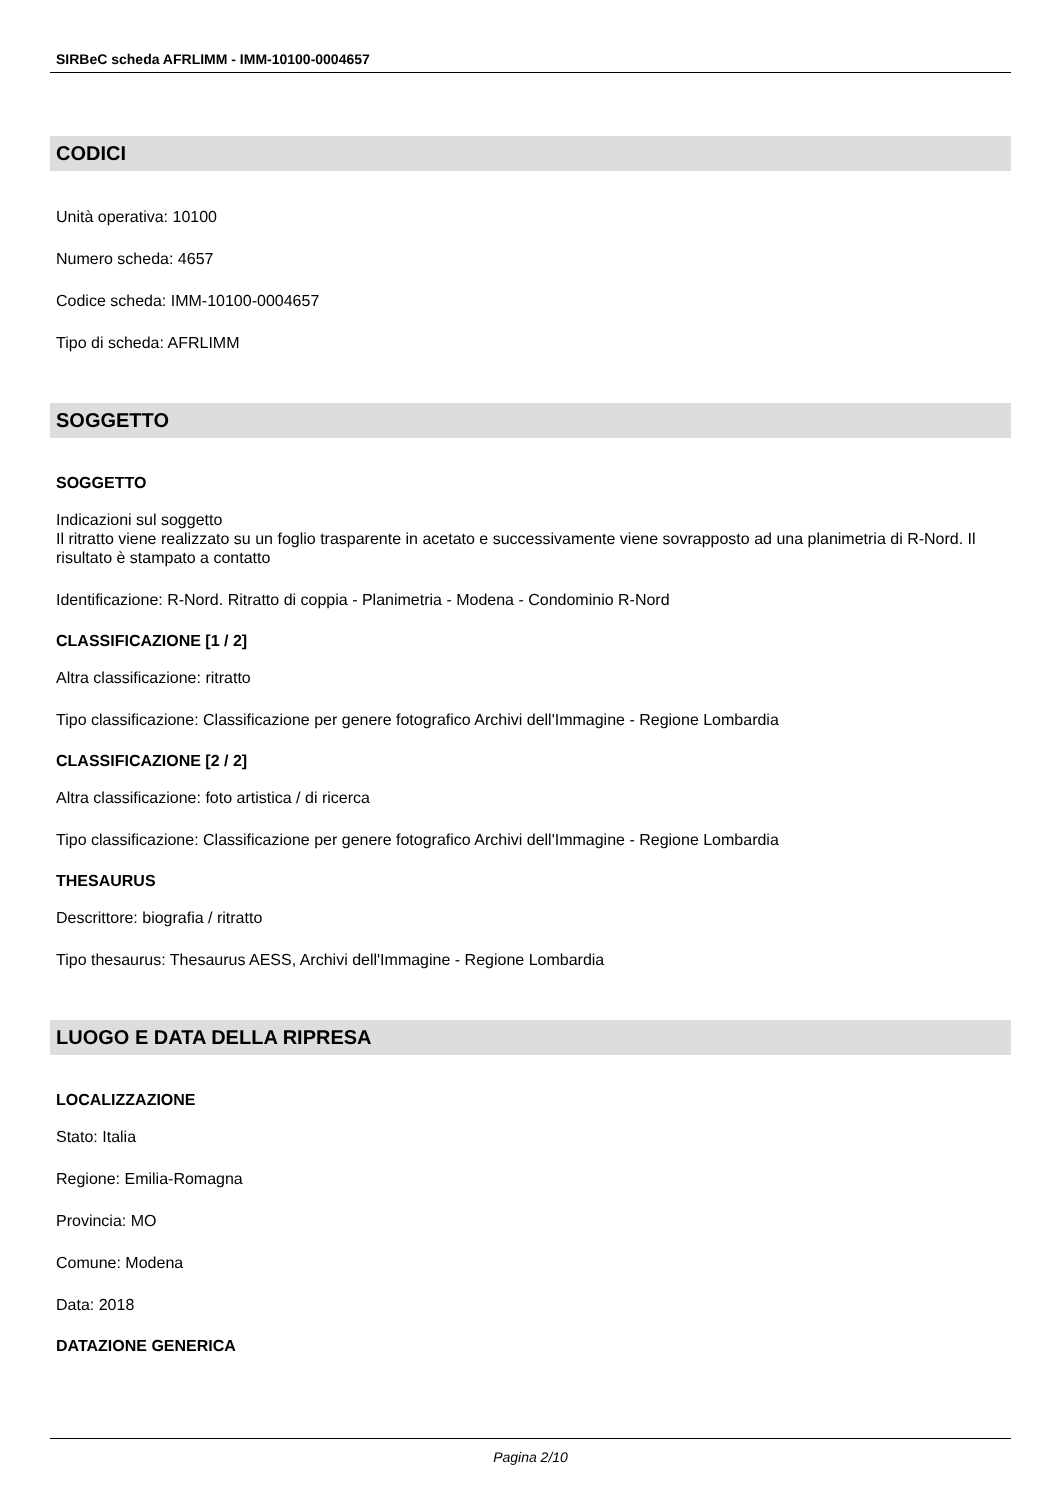SIRBeC scheda AFRLIMM - IMM-10100-0004657
CODICI
Unità operativa: 10100
Numero scheda: 4657
Codice scheda: IMM-10100-0004657
Tipo di scheda: AFRLIMM
SOGGETTO
SOGGETTO
Indicazioni sul soggetto
Il ritratto viene realizzato su un foglio trasparente in acetato e successivamente viene sovrapposto ad una planimetria di R-Nord. Il risultato è stampato a contatto
Identificazione: R-Nord. Ritratto di coppia - Planimetria - Modena - Condominio R-Nord
CLASSIFICAZIONE [1 / 2]
Altra classificazione: ritratto
Tipo classificazione: Classificazione per genere fotografico Archivi dell'Immagine - Regione Lombardia
CLASSIFICAZIONE [2 / 2]
Altra classificazione: foto artistica / di ricerca
Tipo classificazione: Classificazione per genere fotografico Archivi dell'Immagine - Regione Lombardia
THESAURUS
Descrittore: biografia / ritratto
Tipo thesaurus: Thesaurus AESS, Archivi dell'Immagine - Regione Lombardia
LUOGO E DATA DELLA RIPRESA
LOCALIZZAZIONE
Stato: Italia
Regione: Emilia-Romagna
Provincia: MO
Comune: Modena
Data: 2018
DATAZIONE GENERICA
Pagina 2/10